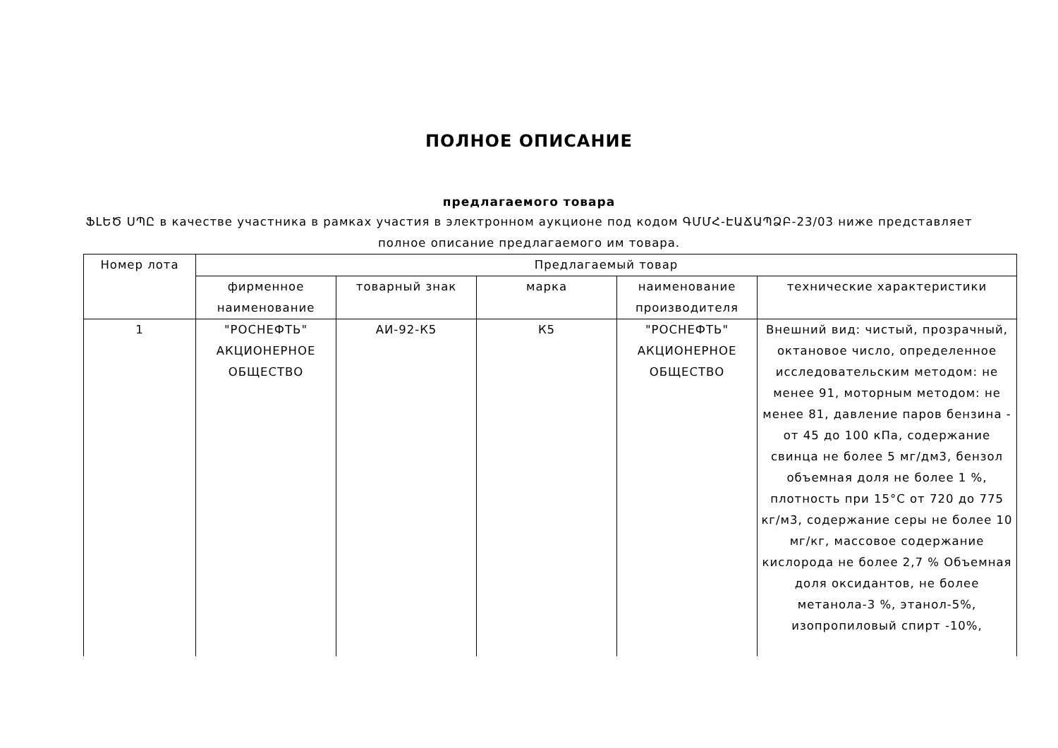ПОЛНОЕ ОПИСАНИЕ
предлагаемого товара
ՖԼԵԾ ՍՊԸ в качестве участника в рамках участия в электронном аукционе под кодом ԳՄՄՀ-ԷԱՃԱՊՁԲ-23/03 ниже представляет полное описание предлагаемого им товара.
| Номер лота | Предлагаемый товар | | | | |
| --- | --- | --- | --- | --- | --- |
| | фирменное наименование | товарный знак | марка | наименование производителя | технические характеристики |
| 1 | "РОСНЕФТЬ" АКЦИОНЕРНОЕ ОБЩЕСТВО | АИ-92-К5 | К5 | "РОСНЕФТЬ" АКЦИОНЕРНОЕ ОБЩЕСТВО | Внешний вид: чистый, прозрачный, октановое число, определенное исследовательским методом: не менее 91, моторным методом: не менее 81, давление паров бензина - от 45 до 100 кПа, содержание свинца не более 5 мг/дм3, бензол объемная доля не более 1 %, плотность при 15°C от 720 до 775 кг/м3, содержание серы не более 10 мг/кг, массовое содержание кислорода не более 2,7 % Объемная доля оксидантов, не более метанола-3 %, этанол-5%, изопропиловый спирт -10%, |